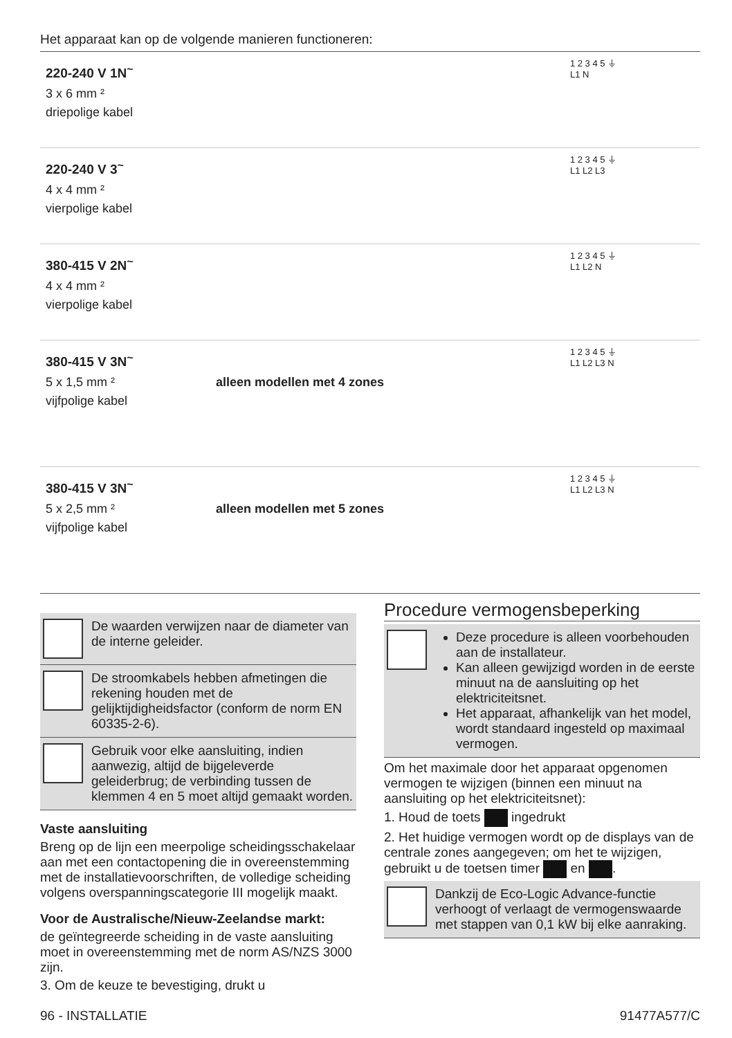Het apparaat kan op de volgende manieren functioneren:
| 220-240 V 1N<sup>~</sup> 3 x 6 mm ² driepolige kabel | | 1 2 3 4 5 ⏚ L1 N | |
| 220-240 V 3<sup>~</sup> 4 x 4 mm ² vierpolige kabel | | 1 2 3 4 5 ⏚ L1 L2 L3 | |
| 380-415 V 2N<sup>~</sup> 4 x 4 mm ² vierpolige kabel | | 1 2 3 4 5 ⏚ L1 L2 N | |
| 380-415 V 3N<sup>~</sup> 5 x 1,5 mm ² vijfpolige kabel | alleen modellen met 4 zones | 1 2 3 4 5 ⏚ L1 L2 L3 N | |
| 380-415 V 3N<sup>~</sup> 5 x 2,5 mm ² vijfpolige kabel | alleen modellen met 5 zones | 1 2 3 4 5 ⏚ L1 L2 L3 N | |
De waarden verwijzen naar de diameter van de interne geleider.
De stroomkabels hebben afmetingen die rekening houden met de gelijktijdigheidsfactor (conform de norm EN 60335-2-6).
Gebruik voor elke aansluiting, indien aanwezig, altijd de bijgeleverde geleiderbrug; de verbinding tussen de klemmen 4 en 5 moet altijd gemaakt worden.
Vaste aansluiting
Breng op de lijn een meerpolige scheidingsschakelaar aan met een contactopening die in overeenstemming met de installatievoorschriften, de volledige scheiding volgens overspanningscategorie III mogelijk maakt.
Voor de Australische/Nieuw-Zeelandse markt:
de geïntegreerde scheiding in de vaste aansluiting moet in overeenstemming met de norm AS/NZS 3000 zijn.
3. Om de keuze te bevestiging, drukt u
Procedure vermogensbeperking
Deze procedure is alleen voorbehouden aan de installateur.
Kan alleen gewijzigd worden in de eerste minuut na de aansluiting op het elektriciteitsnet.
Het apparaat, afhankelijk van het model, wordt standaard ingesteld op maximaal vermogen.
Om het maximale door het apparaat opgenomen vermogen te wijzigen (binnen een minuut na aansluiting op het elektriciteitsnet):
1. Houd de toets ingedrukt
2. Het huidige vermogen wordt op de displays van de centrale zones aangegeven; om het te wijzigen, gebruikt u de toetsen timer en .
Dankzij de Eco-Logic Advance-functie verhoogt of verlaagt de vermogenswaarde met stappen van 0,1 kW bij elke aanraking.
96 - INSTALLATIE 91477A577/C